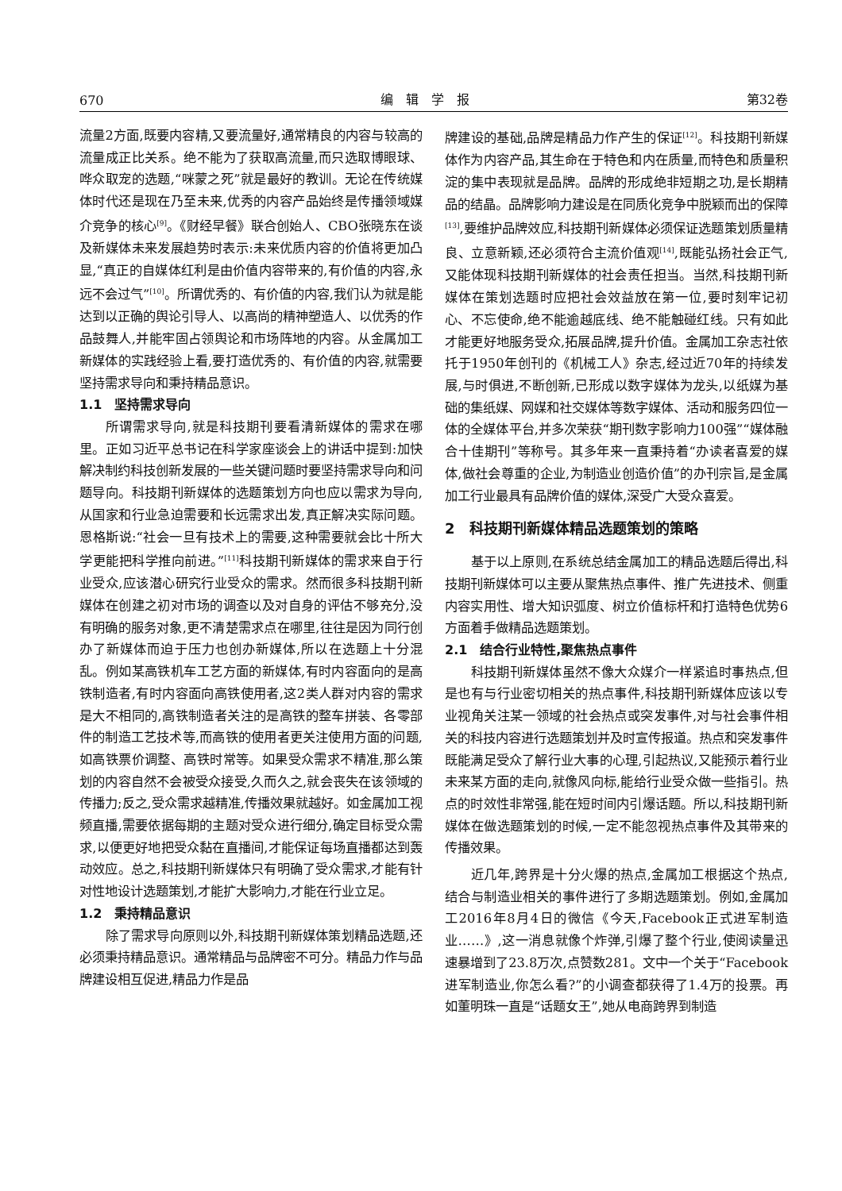670 编　辑　学　报 第32卷
流量2方面,既要内容精,又要流量好,通常精良的内容与较高的流量成正比关系。绝不能为了获取高流量,而只选取博眼球、哗众取宠的选题,“咪蒙之死”就是最好的教训。无论在传统媒体时代还是现在乃至未来,优秀的内容产品始终是传播领域媒介竞争的核心<sup>[9]</sup>。《财经早餐》联合创始人、CBO张晓东在谈及新媒体未来发展趋势时表示:未来优质内容的价值将更加凸显,“真正的自媒体红利是由价值内容带来的,有价值的内容,永远不会过气”<sup>[10]</sup>。所谓优秀的、有价值的内容,我们认为就是能达到以正确的舆论引导人、以高尚的精神塑造人、以优秀的作品鼓舞人,并能牢固占领舆论和市场阵地的内容。从金属加工新媒体的实践经验上看,要打造优秀的、有价值的内容,就需要坚持需求导向和秉持精品意识。
1.1　坚持需求导向
所谓需求导向,就是科技期刊要看清新媒体的需求在哪里。正如习近平总书记在科学家座谈会上的讲话中提到:加快解决制约科技创新发展的一些关键问题时要坚持需求导向和问题导向。科技期刊新媒体的选题策划方向也应以需求为导向,从国家和行业急迫需要和长远需求出发,真正解决实际问题。恩格斯说:“社会一旦有技术上的需要,这种需要就会比十所大学更能把科学推向前进。”<sup>[11]</sup>科技期刊新媒体的需求来自于行业受众,应该潜心研究行业受众的需求。然而很多科技期刊新媒体在创建之初对市场的调查以及对自身的评估不够充分,没有明确的服务对象,更不清楚需求点在哪里,往往是因为同行创办了新媒体而迫于压力也创办新媒体,所以在选题上十分混乱。例如某高铁机车工艺方面的新媒体,有时内容面向的是高铁制造者,有时内容面向高铁使用者,这2类人群对内容的需求是大不相同的,高铁制造者关注的是高铁的整车拼装、各零部件的制造工艺技术等,而高铁的使用者更关注使用方面的问题,如高铁票价调整、高铁时常等。如果受众需求不精准,那么策划的内容自然不会被受众接受,久而久之,就会丧失在该领域的传播力;反之,受众需求越精准,传播效果就越好。如金属加工视频直播,需要依据每期的主题对受众进行细分,确定目标受众需求,以便更好地把受众黏在直播间,才能保证每场直播都达到轰动效应。总之,科技期刊新媒体只有明确了受众需求,才能有针对性地设计选题策划,才能扩大影响力,才能在行业立足。
1.2　秉持精品意识
除了需求导向原则以外,科技期刊新媒体策划精品选题,还必须秉持精品意识。通常精品与品牌密不可分。精品力作与品牌建设相互促进,精品力作是品
牌建设的基础,品牌是精品力作产生的保证<sup>[12]</sup>。科技期刊新媒体作为内容产品,其生命在于特色和内在质量,而特色和质量积淀的集中表现就是品牌。品牌的形成绝非短期之功,是长期精品的结晶。品牌影响力建设是在同质化竞争中脱颖而出的保障<sup>[13]</sup>,要维护品牌效应,科技期刊新媒体必须保证选题策划质量精良、立意新颖,还必须符合主流价值观<sup>[14]</sup>,既能弘扬社会正气,又能体现科技期刊新媒体的社会责任担当。当然,科技期刊新媒体在策划选题时应把社会效益放在第一位,要时刻牢记初心、不忘使命,绝不能逾越底线、绝不能触碰红线。只有如此才能更好地服务受众,拓展品牌,提升价值。金属加工杂志社依托于1950年创刊的《机械工人》杂志,经过近70年的持续发展,与时俱进,不断创新,已形成以数字媒体为龙头,以纸媒为基础的集纸媒、网媒和社交媒体等数字媒体、活动和服务四位一体的全媒体平台,并多次荣获“期刊数字影响力100强”“媒体融合十佳期刊”等称号。其多年来一直秉持着“办读者喜爱的媒体,做社会尊重的企业,为制造业创造价值”的办刊宗旨,是金属加工行业最具有品牌价值的媒体,深受广大受众喜爱。
2　科技期刊新媒体精品选题策划的策略
基于以上原则,在系统总结金属加工的精品选题后得出,科技期刊新媒体可以主要从聚焦热点事件、推广先进技术、侧重内容实用性、增大知识弧度、树立价值标杆和打造特色优势6方面着手做精品选题策划。
2.1　结合行业特性,聚焦热点事件
科技期刊新媒体虽然不像大众媒介一样紧追时事热点,但是也有与行业密切相关的热点事件,科技期刊新媒体应该以专业视角关注某一领域的社会热点或突发事件,对与社会事件相关的科技内容进行选题策划并及时宣传报道。热点和突发事件既能满足受众了解行业大事的心理,引起热议,又能预示着行业未来某方面的走向,就像风向标,能给行业受众做一些指引。热点的时效性非常强,能在短时间内引爆话题。所以,科技期刊新媒体在做选题策划的时候,一定不能忽视热点事件及其带来的传播效果。
近几年,跨界是十分火爆的热点,金属加工根据这个热点,结合与制造业相关的事件进行了多期选题策划。例如,金属加工2016年8月4日的微信《今天,Facebook正式进军制造业……》,这一消息就像个炸弹,引爆了整个行业,使阅读量迅速暴增到了23.8万次,点赞数281。文中一个关于“Facebook进军制造业,你怎么看?”的小调查都获得了1.4万的投票。再如董明珠一直是“话题女王”,她从电商跨界到制造